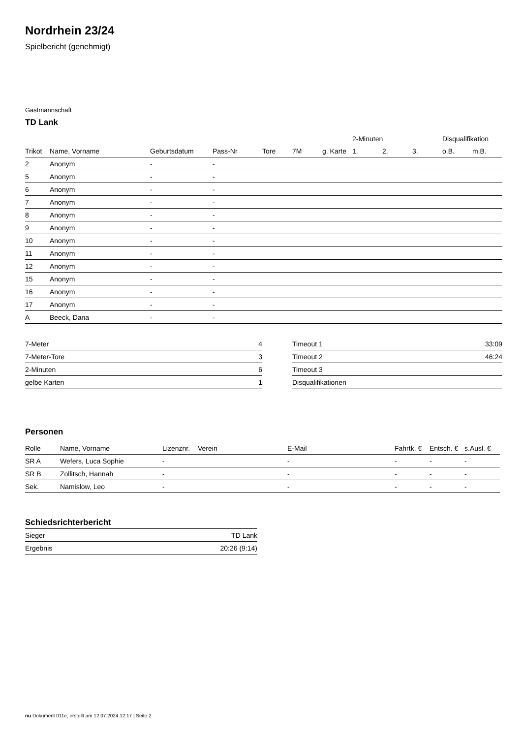Nordrhein 23/24
Spielbericht (genehmigt)
Gastmannschaft
TD Lank
| | | | | | | | 2-Minuten | | | Disqualifikation | |
| --- | --- | --- | --- | --- | --- | --- | --- | --- | --- | --- | --- |
| Trikot | Name, Vorname | Geburtsdatum | Pass-Nr | Tore | 7M | g. Karte | 1. | 2. | 3. | o.B. | m.B. |
| 2 | Anonym | - | - | | | | | | | | |
| 5 | Anonym | - | - | | | | | | | | |
| 6 | Anonym | - | - | | | | | | | | |
| 7 | Anonym | - | - | | | | | | | | |
| 8 | Anonym | - | - | | | | | | | | |
| 9 | Anonym | - | - | | | | | | | | |
| 10 | Anonym | - | - | | | | | | | | |
| 11 | Anonym | - | - | | | | | | | | |
| 12 | Anonym | - | - | | | | | | | | |
| 15 | Anonym | - | - | | | | | | | | |
| 16 | Anonym | - | - | | | | | | | | |
| 17 | Anonym | - | - | | | | | | | | |
| A | Beeck, Dana | - | - | | | | | | | | |
| 7-Meter | 4 |
| 7-Meter-Tore | 3 |
| 2-Minuten | 6 |
| gelbe Karten | 1 |
| Timeout 1 | 33:09 |
| Timeout 2 | 46:24 |
| Timeout 3 | |
| Disqualifikationen | |
Personen
| Rolle | Name, Vorname | Lizenznr. | Verein | E-Mail | Fahrtk. € | Entsch. € | s.Ausl. € |
| --- | --- | --- | --- | --- | --- | --- | --- |
| SR A | Wefers, Luca Sophie | - | | - | - | - | - |
| SR B | Zollitsch, Hannah | - | | - | - | - | - |
| Sek. | Namislow, Leo | - | | - | - | - | - |
Schiedsrichterbericht
| Sieger | TD Lank |
| Ergebnis | 20:26 (9:14) |
nu.Dokument 011e, erstellt am 12.07.2024 12:17 | Seite 2